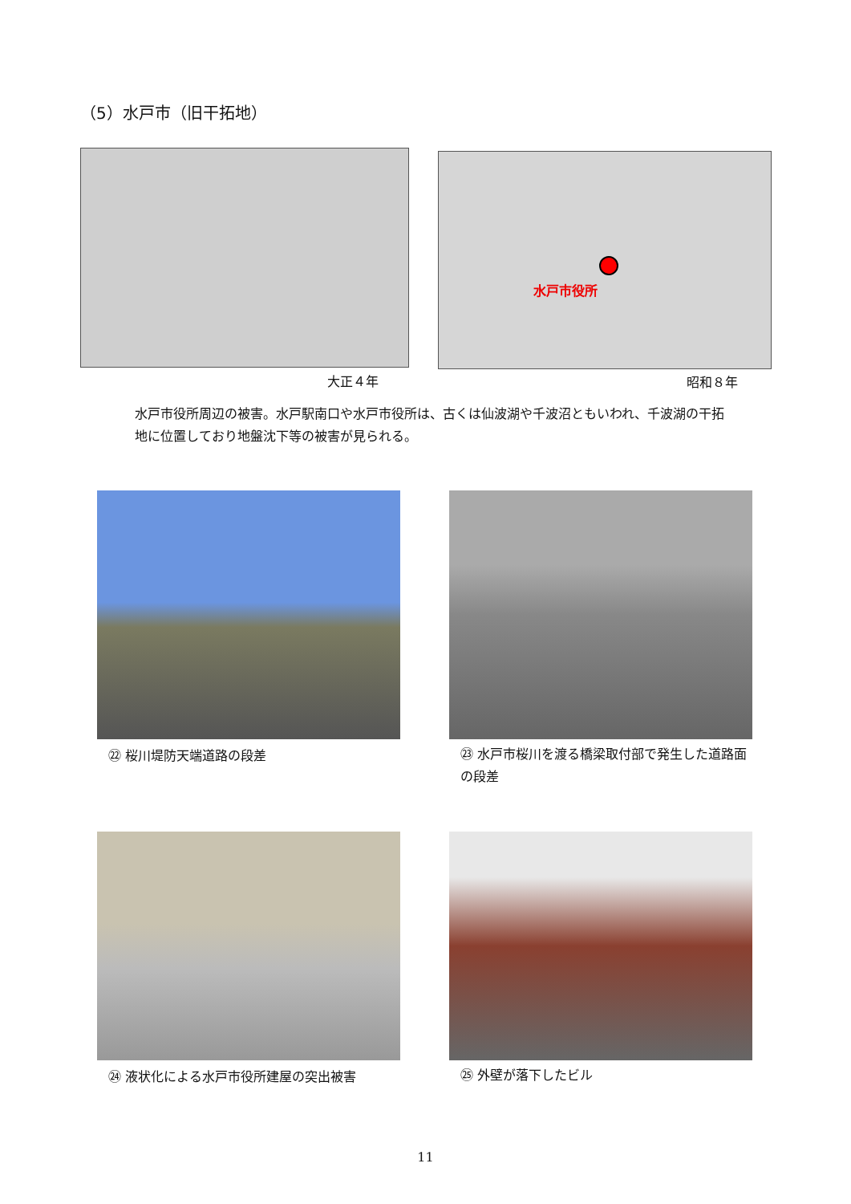（5）水戸市（旧干拓地）
水戸市役所
大正４年 昭和８年
水戸市役所周辺の被害。水戸駅南口や水戸市役所は、古くは仙波湖や千波沼ともいわれ、千波湖の干拓地に位置しており地盤沈下等の被害が見られる。
㉒ 桜川堤防天端道路の段差
㉓ 水戸市桜川を渡る橋梁取付部で発生した道路面の段差
㉔ 液状化による水戸市役所建屋の突出被害
㉕ 外壁が落下したビル
11